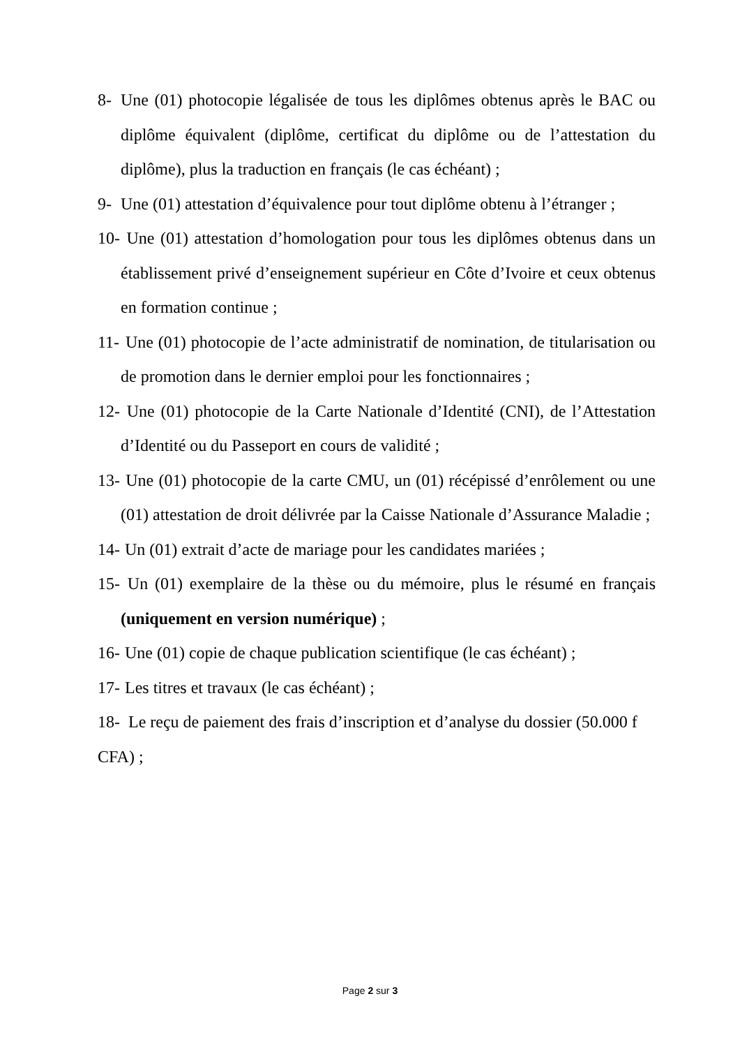8- Une (01) photocopie légalisée de tous les diplômes obtenus après le BAC ou diplôme équivalent (diplôme, certificat du diplôme ou de l’attestation du diplôme), plus la traduction en français (le cas échéant) ;
9- Une (01) attestation d’équivalence pour tout diplôme obtenu à l’étranger ;
10- Une (01) attestation d’homologation pour tous les diplômes obtenus dans un établissement privé d’enseignement supérieur en Côte d’Ivoire et ceux obtenus en formation continue ;
11- Une (01) photocopie de l’acte administratif de nomination, de titularisation ou de promotion dans le dernier emploi pour les fonctionnaires ;
12- Une (01) photocopie de la Carte Nationale d’Identité (CNI), de l’Attestation d’Identité ou du Passeport en cours de validité ;
13- Une (01) photocopie de la carte CMU, un (01) récépissé d’enrôlement ou une (01) attestation de droit délivrée par la Caisse Nationale d’Assurance Maladie ;
14- Un (01) extrait d’acte de mariage pour les candidates mariées ;
15- Un (01) exemplaire de la thèse ou du mémoire, plus le résumé en français (uniquement en version numérique) ;
16- Une (01) copie de chaque publication scientifique (le cas échéant) ;
17- Les titres et travaux (le cas échéant) ;
18- Le reçu de paiement des frais d’inscription et d’analyse du dossier (50.000 f CFA) ;
Page 2 sur 3